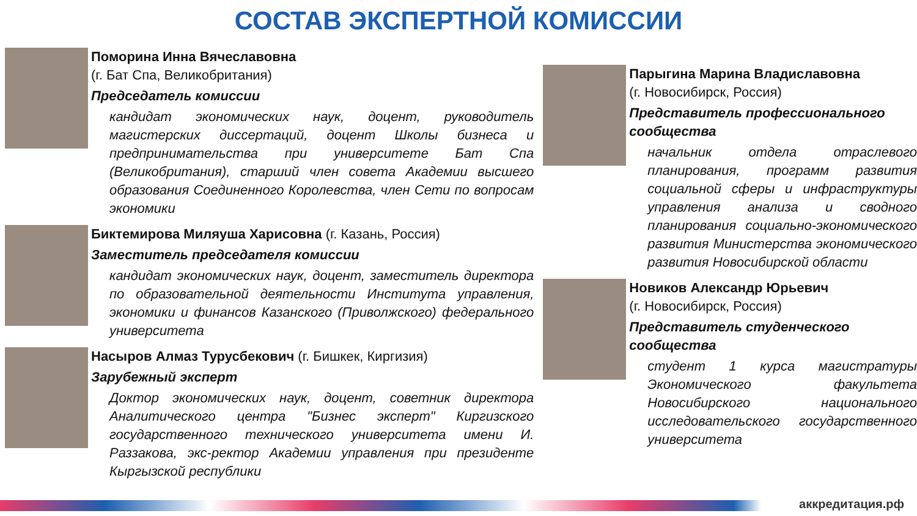СОСТАВ ЭКСПЕРТНОЙ КОМИССИИ
Поморина Инна Вячеславовна
(г. Бат Спа, Великобритания)
Председатель комиссии
кандидат экономических наук, доцент, руководитель магистерских диссертаций, доцент Школы бизнеса и предпринимательства при университете Бат Спа (Великобритания), старший член совета Академии высшего образования Соединенного Королевства, член Сети по вопросам экономики
Биктемирова Миляуша Харисовна (г. Казань, Россия)
Заместитель председателя комиссии
кандидат экономических наук, доцент, заместитель директора по образовательной деятельности Института управления, экономики и финансов Казанского (Приволжского) федерального университета
Насыров Алмаз Турусбекович (г. Бишкек, Киргизия)
Зарубежный эксперт
Доктор экономических наук, доцент, советник директора Аналитического центра "Бизнес эксперт" Киргизского государственного технического университета имени И. Раззакова, экс-ректор Академии управления при президенте Кыргызской республики
Парыгина Марина Владиславовна
(г. Новосибирск, Россия)
Представитель профессионального сообщества
начальник отдела отраслевого планирования, программ развития социальной сферы и инфраструктуры управления анализа и сводного планирования социально-экономического развития Министерства экономического развития Новосибирской области
Новиков Александр Юрьевич
(г. Новосибирск, Россия)
Представитель студенческого сообщества
студент 1 курса магистратуры Экономического факультета Новосибирского национального исследовательского государственного университета
аккредитация.рф